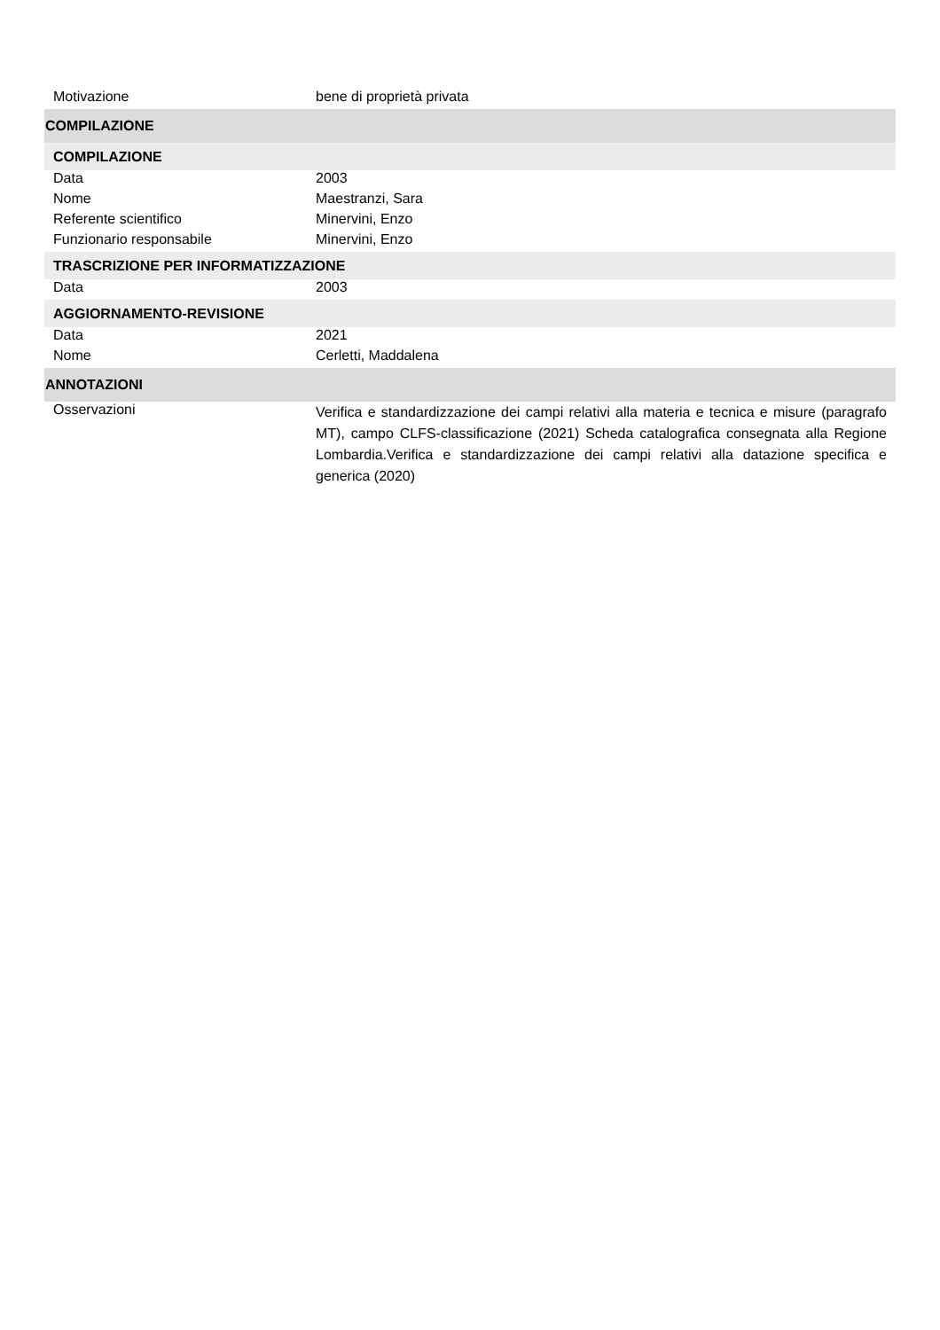| Motivazione | bene di proprietà privata |
| COMPILAZIONE | |
| COMPILAZIONE | |
| Data | 2003 |
| Nome | Maestranzi, Sara |
| Referente scientifico | Minervini, Enzo |
| Funzionario responsabile | Minervini, Enzo |
| TRASCRIZIONE PER INFORMATIZZAZIONE | |
| Data | 2003 |
| AGGIORNAMENTO-REVISIONE | |
| Data | 2021 |
| Nome | Cerletti, Maddalena |
| ANNOTAZIONI | |
| Osservazioni | Verifica e standardizzazione dei campi relativi alla materia e tecnica e misure (paragrafo MT), campo CLFS-classificazione (2021) Scheda catalografica consegnata alla Regione Lombardia.Verifica e standardizzazione dei campi relativi alla datazione specifica e generica (2020) |